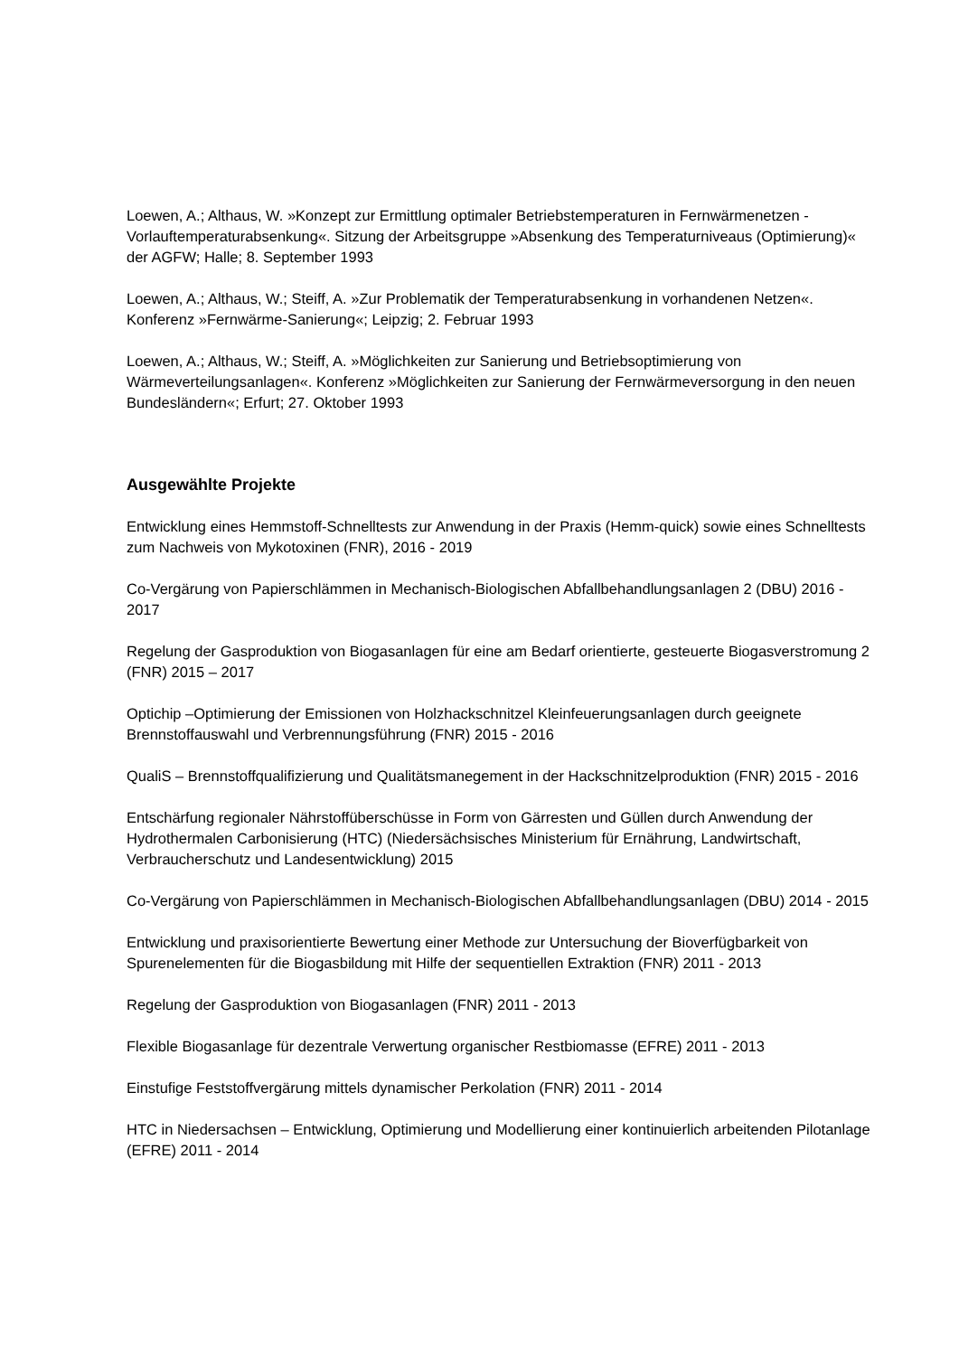Loewen, A.; Althaus, W. »Konzept zur Ermittlung optimaler Betriebstemperaturen in Fernwärmenetzen - Vorlauftemperaturabsenkung«. Sitzung der Arbeitsgruppe »Absenkung des Temperaturniveaus (Optimierung)« der AGFW; Halle; 8. September 1993
Loewen, A.; Althaus, W.; Steiff, A. »Zur Problematik der Temperaturabsenkung in vorhandenen Netzen«. Konferenz »Fernwärme-Sanierung«; Leipzig; 2. Februar 1993
Loewen, A.; Althaus, W.; Steiff, A. »Möglichkeiten zur Sanierung und Betriebsoptimierung von Wärmeverteilungsanlagen«. Konferenz »Möglichkeiten zur Sanierung der Fernwärmeversorgung in den neuen Bundesländern«; Erfurt; 27. Oktober 1993
Ausgewählte Projekte
Entwicklung eines Hemmstoff-Schnelltests zur Anwendung in der Praxis (Hemm-quick) sowie eines Schnelltests zum Nachweis von Mykotoxinen (FNR), 2016 - 2019
Co-Vergärung von Papierschlämmen in Mechanisch-Biologischen Abfallbehandlungsanlagen 2 (DBU) 2016 - 2017
Regelung der Gasproduktion von Biogasanlagen für eine am Bedarf orientierte, gesteuerte Biogasverstromung 2 (FNR) 2015 – 2017
Optichip –Optimierung der Emissionen von Holzhackschnitzel Kleinfeuerungsanlagen durch geeignete Brennstoffauswahl und Verbrennungsführung (FNR) 2015 - 2016
QualiS – Brennstoffqualifizierung und Qualitätsmanegement in der Hackschnitzelproduktion (FNR) 2015 - 2016
Entschärfung regionaler Nährstoffüberschüsse in Form von Gärresten und Güllen durch Anwendung der Hydrothermalen Carbonisierung (HTC) (Niedersächsisches Ministerium für Ernährung, Landwirtschaft, Verbraucherschutz und Landesentwicklung) 2015
Co-Vergärung von Papierschlämmen in Mechanisch-Biologischen Abfallbehandlungsanlagen (DBU) 2014 - 2015
Entwicklung und praxisorientierte Bewertung einer Methode zur Untersuchung der Bioverfügbarkeit von Spurenelementen für die Biogasbildung mit Hilfe der sequentiellen Extraktion (FNR) 2011 - 2013
Regelung der Gasproduktion von Biogasanlagen (FNR) 2011 - 2013
Flexible Biogasanlage für dezentrale Verwertung organischer Restbiomasse (EFRE) 2011 - 2013
Einstufige Feststoffvergärung mittels dynamischer Perkolation (FNR) 2011 - 2014
HTC in Niedersachsen – Entwicklung, Optimierung und Modellierung einer kontinuierlich arbeitenden Pilotanlage (EFRE) 2011 - 2014